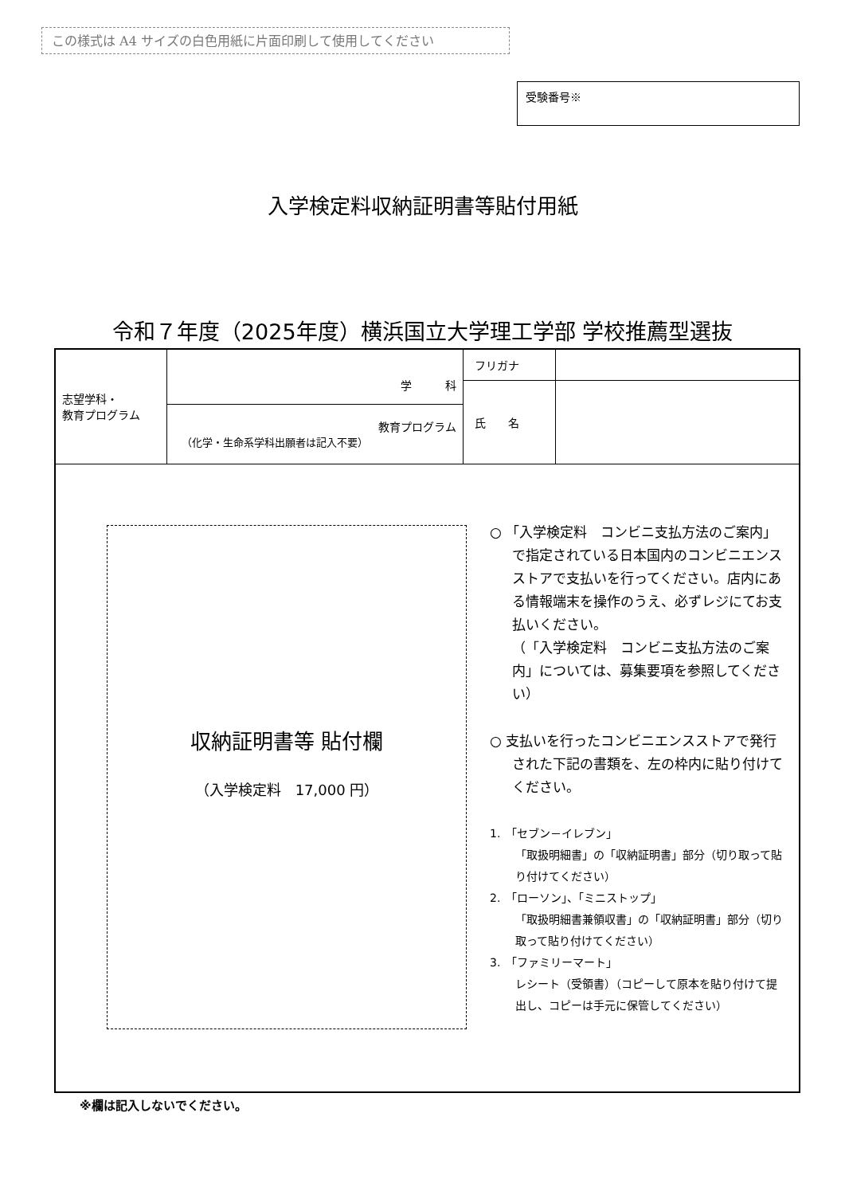この様式は A4 サイズの白色用紙に片面印刷して使用してください
受験番号※
入学検定料収納証明書等貼付用紙
令和７年度（2025年度）横浜国立大学理工学部 学校推薦型選抜
| 志望学科・ 教育プログラム | 学 科 | フリガナ | |
| | | 氏 名 | |
| | 教育プログラム （化学・生命系学科出願者は記入不要） | | |
収納証明書等 貼付欄
（入学検定料　17,000 円）
○ 「入学検定料　コンビニ支払方法のご案内」で指定されている日本国内のコンビニエンスストアで支払いを行ってください。店内にある情報端末を操作のうえ、必ずレジにてお支払いください。
（「入学検定料　コンビニ支払方法のご案内」については、募集要項を参照してください）
○ 支払いを行ったコンビニエンスストアで発行された下記の書類を、左の枠内に貼り付けてください。
1.　「セブン－イレブン」
「取扱明細書」の「収納証明書」部分（切り取って貼り付けてください）
2.　「ローソン」、「ミニストップ」
「取扱明細書兼領収書」の「収納証明書」部分（切り取って貼り付けてください）
3.　「ファミリーマート」
レシート（受領書）（コピーして原本を貼り付けて提出し、コピーは手元に保管してください）
※欄は記入しないでください。